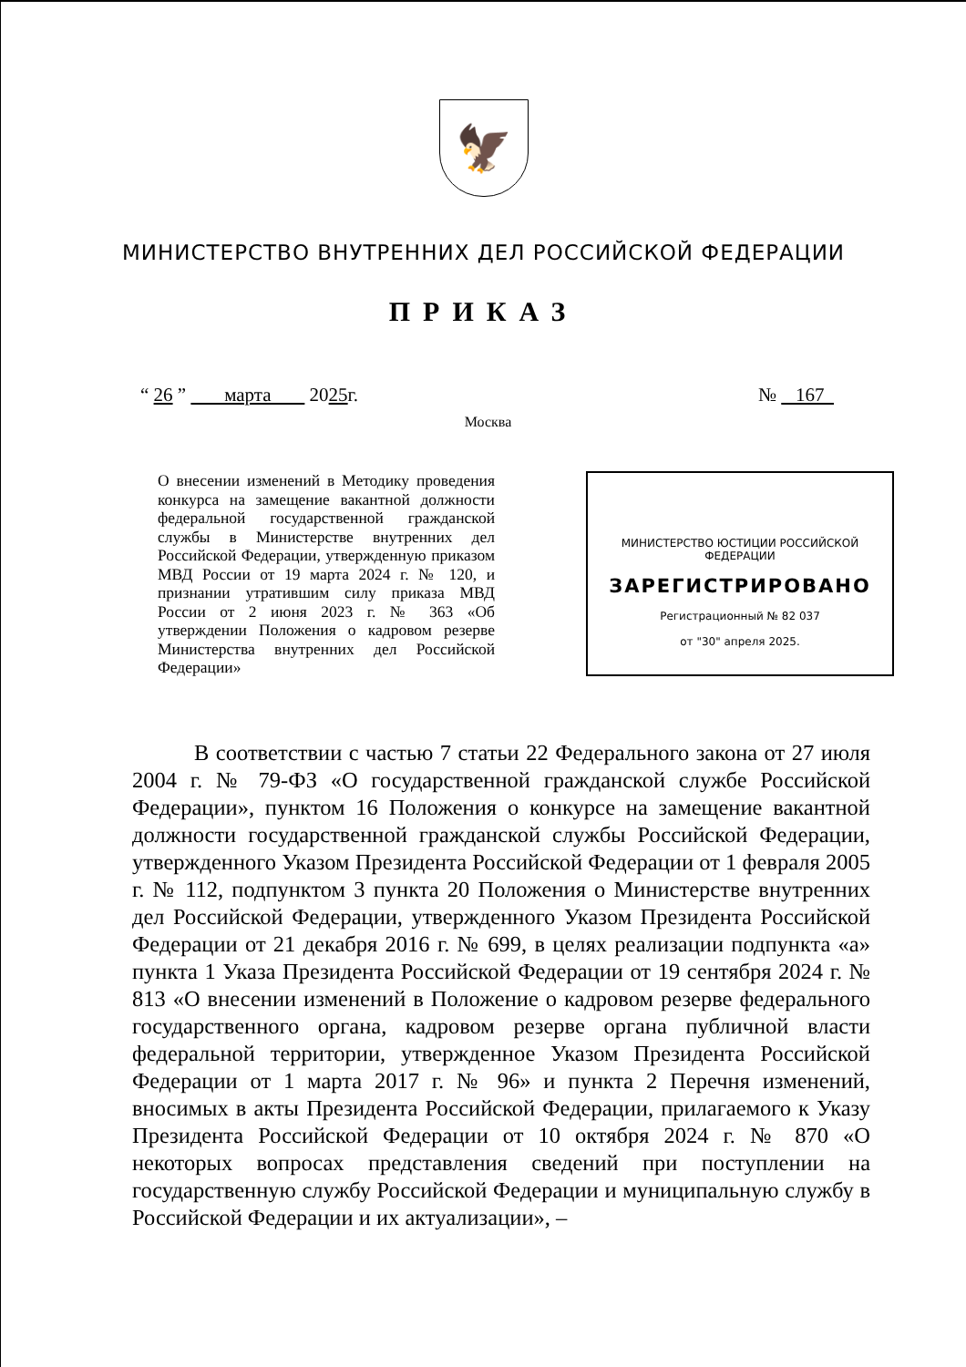🦅
МИНИСТЕРСТВО ВНУТРЕННИХ ДЕЛ РОССИЙСКОЙ ФЕДЕРАЦИИ
ПРИКАЗ
“ 26 ” марта 2025г. № 167
Москва
О внесении изменений в Методику проведения конкурса на замещение вакантной должности федеральной государственной гражданской службы в Министерстве внутренних дел Российской Федерации, утвержденную приказом МВД России от 19 марта 2024 г. № 120, и признании утратившим силу приказа МВД России от 2 июня 2023 г. № 363 «Об утверждении Положения о кадровом резерве Министерства внутренних дел Российской Федерации»
МИНИСТЕРСТВО ЮСТИЦИИ РОССИЙСКОЙ ФЕДЕРАЦИИ
ЗАРЕГИСТРИРОВАНО
Регистрационный № 82 037
от "30" апреля 2025.
В соответствии с частью 7 статьи 22 Федерального закона от 27 июля 2004 г. № 79-ФЗ «О государственной гражданской службе Российской Федерации», пунктом 16 Положения о конкурсе на замещение вакантной должности государственной гражданской службы Российской Федерации, утвержденного Указом Президента Российской Федерации от 1 февраля 2005 г. № 112, подпунктом 3 пункта 20 Положения о Министерстве внутренних дел Российской Федерации, утвержденного Указом Президента Российской Федерации от 21 декабря 2016 г. № 699, в целях реализации подпункта «а» пункта 1 Указа Президента Российской Федерации от 19 сентября 2024 г. № 813 «О внесении изменений в Положение о кадровом резерве федерального государственного органа, кадровом резерве органа публичной власти федеральной территории, утвержденное Указом Президента Российской Федерации от 1 марта 2017 г. № 96» и пункта 2 Перечня изменений, вносимых в акты Президента Российской Федерации, прилагаемого к Указу Президента Российской Федерации от 10 октября 2024 г. № 870 «О некоторых вопросах представления сведений при поступлении на государственную службу Российской Федерации и муниципальную службу в Российской Федерации и их актуализации», –